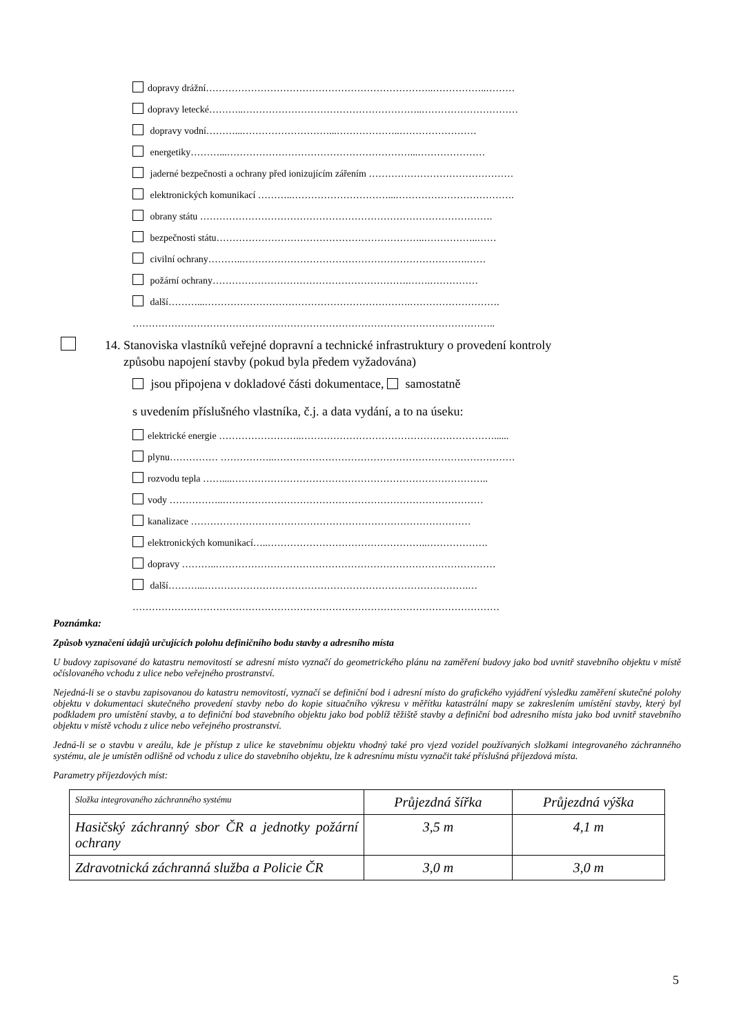dopravy drážní……………………………………………………………..……………..………
dopravy letecké………..………………………………………………..…………………………
dopravy vodní………...………………………...………………..……………………
energetiky………...…………………………………………………...…………………
jaderné bezpečnosti a ochrany před ionizujícím zářením ………………………………………
elektronických komunikací ………..…………………………...……………………………….
obrany státu ……………………………………………………………………………….
bezpečnosti státu………………………………………………………..……………..……
civilní ochrany………..…………………………………………………………….……
požární ochrany…………………………………………………….…….……………
další………...……………………………………………………….……………………….
…………………………………………………………………………………………………..
14. Stanoviska vlastníků veřejné dopravní a technické infrastruktury o provedení kontroly
způsobu napojení stavby (pokud byla předem vyžadována)
jsou připojena v dokladové části dokumentace, samostatně
s uvedením příslušného vlastníka, č.j. a data vydání, a to na úseku:
elektrické energie ……………………..……………………………………………………......
plynu…………… ……………..…………………………………………………………………
rozvodu tepla ……....……………………………………………………………………..
vody ……………..………………………………………………………………………
kanalizace ……………………………………………………………………………
elektronických komunikací…..…………………………………………..……………….
dopravy ………..……………………………………………………………………………
další………...……………………………………………………………………….…
……………………………………………………………………………………………………
Poznámka:
Způsob vyznačení údajů určujících polohu definičního bodu stavby a adresního místa
U budovy zapisované do katastru nemovitostí se adresní místo vyznačí do geometrického plánu na zaměření budovy jako bod uvnitř stavebního objektu v místě očíslovaného vchodu z ulice nebo veřejného prostranství.
Nejedná-li se o stavbu zapisovanou do katastru nemovitostí, vyznačí se definiční bod i adresní místo do grafického vyjádření výsledku zaměření skutečné polohy objektu v dokumentaci skutečného provedení stavby nebo do kopie situačního výkresu v měřítku katastrální mapy se zakreslením umístění stavby, který byl podkladem pro umístění stavby, a to definiční bod stavebního objektu jako bod poblíž těžiště stavby a definiční bod adresního místa jako bod uvnitř stavebního objektu v místě vchodu z ulice nebo veřejného prostranství.
Jedná-li se o stavbu v areálu, kde je přístup z ulice ke stavebnímu objektu vhodný také pro vjezd vozidel používaných složkami integrovaného záchranného systému, ale je umístěn odlišně od vchodu z ulice do stavebního objektu, lze k adresnímu místu vyznačit také příslušná příjezdová místa.
Parametry příjezdových míst:
| Složka integrovaného záchranného systému | Průjezdná šířka | Průjezdná výška |
| --- | --- | --- |
| Hasičský záchranný sbor ČR a jednotky požární ochrany | 3,5 m | 4,1 m |
| Zdravotnická záchranná služba a Policie ČR | 3,0 m | 3,0 m |
5